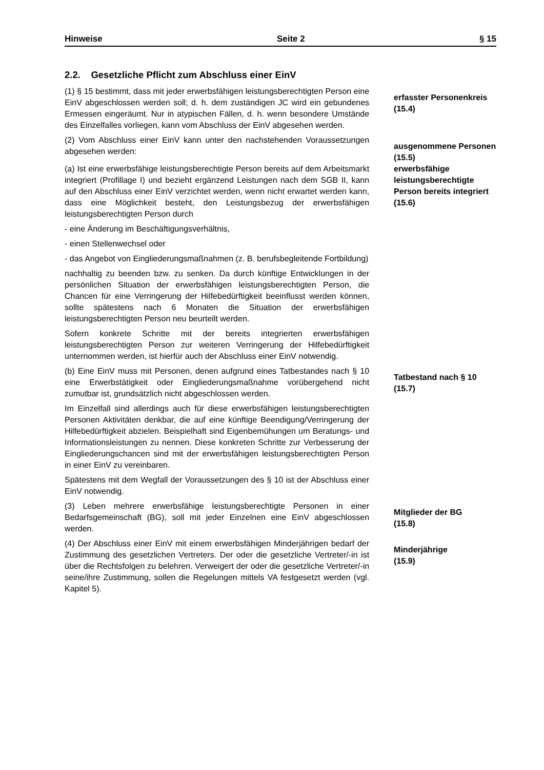Hinweise Seite 2 § 15
2.2. Gesetzliche Pflicht zum Abschluss einer EinV
(1) § 15 bestimmt, dass mit jeder erwerbsfähigen leistungsberechtigten Person eine EinV abgeschlossen werden soll; d. h. dem zuständigen JC wird ein gebundenes Ermessen eingeräumt. Nur in atypischen Fällen, d. h. wenn besondere Umstände des Einzelfalles vorliegen, kann vom Abschluss der EinV abgesehen werden.
erfasster Personenkreis
(15.4)
(2) Vom Abschluss einer EinV kann unter den nachstehenden Voraussetzungen abgesehen werden:
ausgenommene Personen (15.5)
(a) Ist eine erwerbsfähige leistungsberechtigte Person bereits auf dem Arbeitsmarkt integriert (Profillage I) und bezieht ergänzend Leistungen nach dem SGB II, kann auf den Abschluss einer EinV verzichtet werden, wenn nicht erwartet werden kann, dass eine Möglichkeit besteht, den Leistungsbezug der erwerbsfähigen leistungsberechtigten Person durch
- eine Änderung im Beschäftigungsverhältnis,
- einen Stellenwechsel oder
- das Angebot von Eingliederungsmaßnahmen (z. B. berufsbegleitende Fortbildung)
nachhaltig zu beenden bzw. zu senken. Da durch künftige Entwicklungen in der persönlichen Situation der erwerbsfähigen leistungsberechtigten Person, die Chancen für eine Verringerung der Hilfebedürftigkeit beeinflusst werden können, sollte spätestens nach 6 Monaten die Situation der erwerbsfähigen leistungsberechtigten Person neu beurteilt werden.
Sofern konkrete Schritte mit der bereits integrierten erwerbsfähigen leistungsberechtigten Person zur weiteren Verringerung der Hilfebedürftigkeit unternommen werden, ist hierfür auch der Abschluss einer EinV notwendig.
erwerbsfähige leistungsberechtigte Person bereits integriert
(15.6)
(b) Eine EinV muss mit Personen, denen aufgrund eines Tatbestandes nach § 10 eine Erwerbstätigkeit oder Eingliederungsmaßnahme vorübergehend nicht zumutbar ist, grundsätzlich nicht abgeschlossen werden.
Im Einzelfall sind allerdings auch für diese erwerbsfähigen leistungsberechtigten Personen Aktivitäten denkbar, die auf eine künftige Beendigung/Verringerung der Hilfebedürftigkeit abzielen. Beispielhaft sind Eigenbemühungen um Beratungs- und Informationsleistungen zu nennen. Diese konkreten Schritte zur Verbesserung der Eingliederungschancen sind mit der erwerbsfähigen leistungsberechtigten Person in einer EinV zu vereinbaren.
Spätestens mit dem Wegfall der Voraussetzungen des § 10 ist der Abschluss einer EinV notwendig.
Tatbestand nach § 10
(15.7)
(3) Leben mehrere erwerbsfähige leistungsberechtigte Personen in einer Bedarfsgemeinschaft (BG), soll mit jeder Einzelnen eine EinV abgeschlossen werden.
Mitglieder der BG
(15.8)
(4) Der Abschluss einer EinV mit einem erwerbsfähigen Minderjährigen bedarf der Zustimmung des gesetzlichen Vertreters. Der oder die gesetzliche Vertreter/-in ist über die Rechtsfolgen zu belehren. Verweigert der oder die gesetzliche Vertreter/-in seine/ihre Zustimmung, sollen die Regelungen mittels VA festgesetzt werden (vgl. Kapitel 5).
Minderjährige
(15.9)